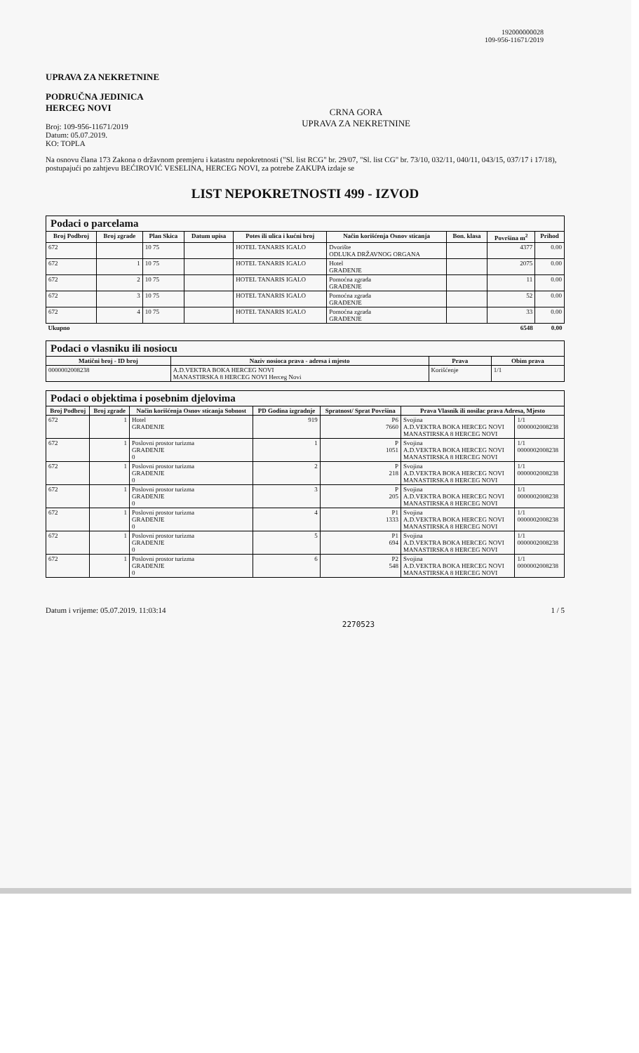192000000028
109-956-11671/2019
UPRAVA ZA NEKRETNINE
PODRUČNA JEDINICA
HERCEG NOVI
Broj: 109-956-11671/2019
Datum: 05.07.2019.
KO: TOPLA
CRNA GORA
UPRAVA ZA NEKRETNINE
Na osnovu člana 173 Zakona o državnom premjeru i katastru nepokretnosti ("Sl. list RCG" br. 29/07, "Sl. list CG" br. 73/10, 032/11, 040/11, 043/15, 037/17 i 17/18), postupajući po zahtjevu BEĆIROVIĆ VESELINA, HERCEG NOVI, za potrebe ZAKUPA izdaje se
LIST NEPOKRETNOSTI 499 - IZVOD
| Podaci o parcelama | | | | | | | | |
| --- | --- | --- | --- | --- | --- | --- | --- | --- |
| Broj Podbroj | Broj zgrade | Plan Skica | Datum upisa | Potes ili ulica i kućni broj | Način korišćenja Osnov sticanja | Bon. klasa | Površina m<sup>2</sup> | Prihod |
| 672 | | 10 75 | | HOTEL TANARIS IGALO | Dvorište ODLUKA DRŽAVNOG ORGANA | | 4377 | 0.00 |
| 672 | 1 | 10 75 | | HOTEL TANARIS IGALO | Hotel GRAĐENJE | | 2075 | 0.00 |
| 672 | 2 | 10 75 | | HOTEL TANARIS IGALO | Pomoćna zgrada GRAĐENJE | | 11 | 0.00 |
| 672 | 3 | 10 75 | | HOTEL TANARIS IGALO | Pomoćna zgrada GRAĐENJE | | 52 | 0.00 |
| 672 | 4 | 10 75 | | HOTEL TANARIS IGALO | Pomoćna zgrada GRAĐENJE | | 33 | 0.00 |
| Ukupno | | | | | | | 6548 | 0.00 |
| Podaci o vlasniku ili nosiocu | | | |
| --- | --- | --- | --- |
| Matični broj - ID broj | Naziv nosioca prava - adresa i mjesto | Prava | Obim prava |
| 0000002008238 | A.D.VEKTRA BOKA HERCEG NOVI MANASTIRSKA 8 HERCEG NOVI Herceg Novi | Korišćenje | 1/1 |
| Podaci o objektima i posebnim djelovima | | | | | | |
| --- | --- | --- | --- | --- | --- | --- |
| Broj Podbroj | Broj zgrade | Način korišćenja Osnov sticanja Sobnost | PD Godina izgradnje | Spratnost/ Sprat Površina | Prava Vlasnik ili nosilac prava Adresa, Mjesto | |
| 672 | 1 | Hotel GRAĐENJE | 919 | P6 7660 | Svojina A.D.VEKTRA BOKA HERCEG NOVI MANASTIRSKA 8 HERCEG NOVI | 1/1 0000002008238 |
| 672 | 1 | Poslovni prostor turizma GRAĐENJE 0 | 1 | P 1051 | Svojina A.D.VEKTRA BOKA HERCEG NOVI MANASTIRSKA 8 HERCEG NOVI | 1/1 0000002008238 |
| 672 | 1 | Poslovni prostor turizma GRAĐENJE 0 | 2 | P 218 | Svojina A.D.VEKTRA BOKA HERCEG NOVI MANASTIRSKA 8 HERCEG NOVI | 1/1 0000002008238 |
| 672 | 1 | Poslovni prostor turizma GRAĐENJE 0 | 3 | P 205 | Svojina A.D.VEKTRA BOKA HERCEG NOVI MANASTIRSKA 8 HERCEG NOVI | 1/1 0000002008238 |
| 672 | 1 | Poslovni prostor turizma GRAĐENJE 0 | 4 | P1 1333 | Svojina A.D.VEKTRA BOKA HERCEG NOVI MANASTIRSKA 8 HERCEG NOVI | 1/1 0000002008238 |
| 672 | 1 | Poslovni prostor turizma GRAĐENJE 0 | 5 | P1 694 | Svojina A.D.VEKTRA BOKA HERCEG NOVI MANASTIRSKA 8 HERCEG NOVI | 1/1 0000002008238 |
| 672 | 1 | Poslovni prostor turizma GRAĐENJE 0 | 6 | P2 548 | Svojina A.D.VEKTRA BOKA HERCEG NOVI MANASTIRSKA 8 HERCEG NOVI | 1/1 0000002008238 |
Datum i vrijeme: 05.07.2019. 11:03:14 2270523 1 / 5